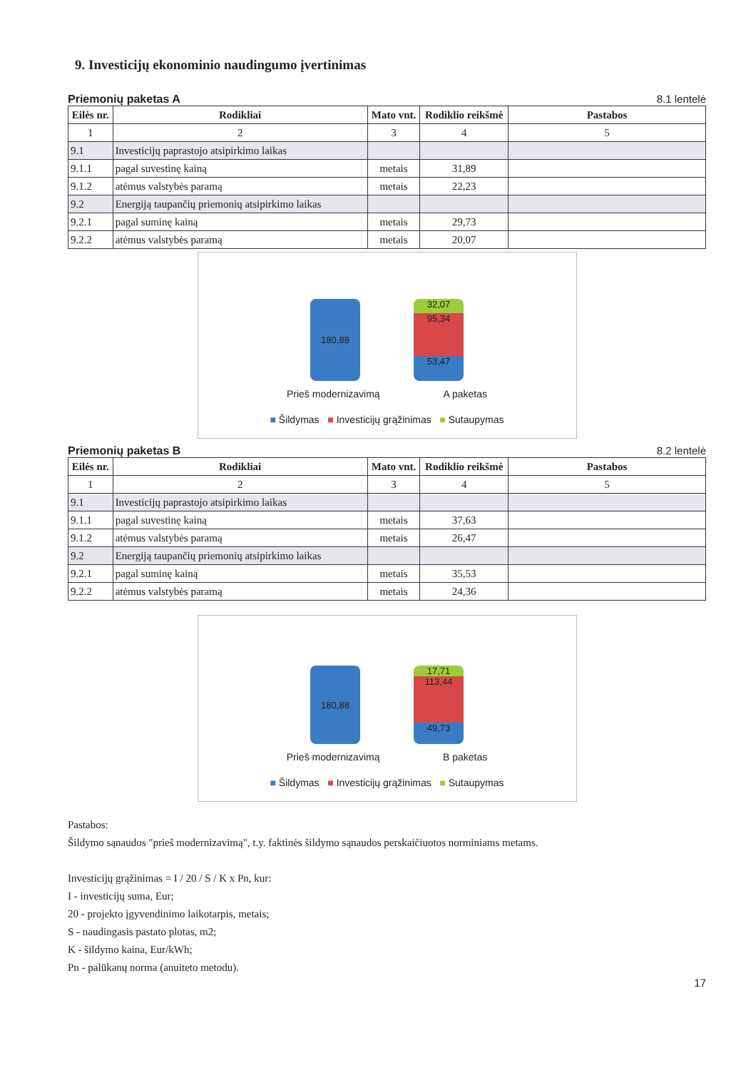9. Investicijų ekonominio naudingumo įvertinimas
Priemonių paketas A 8.1 lentelė
| Eilės nr. | Rodikliai | Mato vnt. | Rodiklio reikšmė | Pastabos |
| --- | --- | --- | --- | --- |
| 1 | 2 | 3 | 4 | 5 |
| 9.1 | Investicijų paprastojo atsipirkimo laikas | | | |
| 9.1.1 | pagal suvestinę kainą | metais | 31,89 | |
| 9.1.2 | atėmus valstybės paramą | metais | 22,23 | |
| 9.2 | Energiją taupančių priemonių atsipirkimo laikas | | | |
| 9.2.1 | pagal suminę kainą | metais | 29,73 | |
| 9.2.2 | atėmus valstybės paramą | metais | 20,07 | |
180,88
32,07
95,34
53,47
Prieš modernizavimą A paketas
■ Šildymas ■ Investicijų grąžinimas ■ Sutaupymas
Priemonių paketas B 8.2 lentelė
| Eilės nr. | Rodikliai | Mato vnt. | Rodiklio reikšmė | Pastabos |
| --- | --- | --- | --- | --- |
| 1 | 2 | 3 | 4 | 5 |
| 9.1 | Investicijų paprastojo atsipirkimo laikas | | | |
| 9.1.1 | pagal suvestinę kainą | metais | 37,63 | |
| 9.1.2 | atėmus valstybės paramą | metais | 26,47 | |
| 9.2 | Energiją taupančių priemonių atsipirkimo laikas | | | |
| 9.2.1 | pagal suminę kainą | metais | 35,53 | |
| 9.2.2 | atėmus valstybės paramą | metais | 24,36 | |
180,88
17,71
113,44
49,73
Prieš modernizavimą B paketas
■ Šildymas ■ Investicijų grąžinimas ■ Sutaupymas
Pastabos:
Šildymo sąnaudos "prieš modernizavimą", t.y. faktinės šildymo sąnaudos perskaičiuotos norminiams metams.
Investicijų grąžinimas = I / 20 / S / K x Pn, kur:
I - investicijų suma, Eur;
20 - projekto įgyvendinimo laikotarpis, metais;
S - naudingasis pastato plotas, m2;
K - šildymo kaina, Eur/kWh;
Pn - palūkanų norma (anuiteto metodu).
17